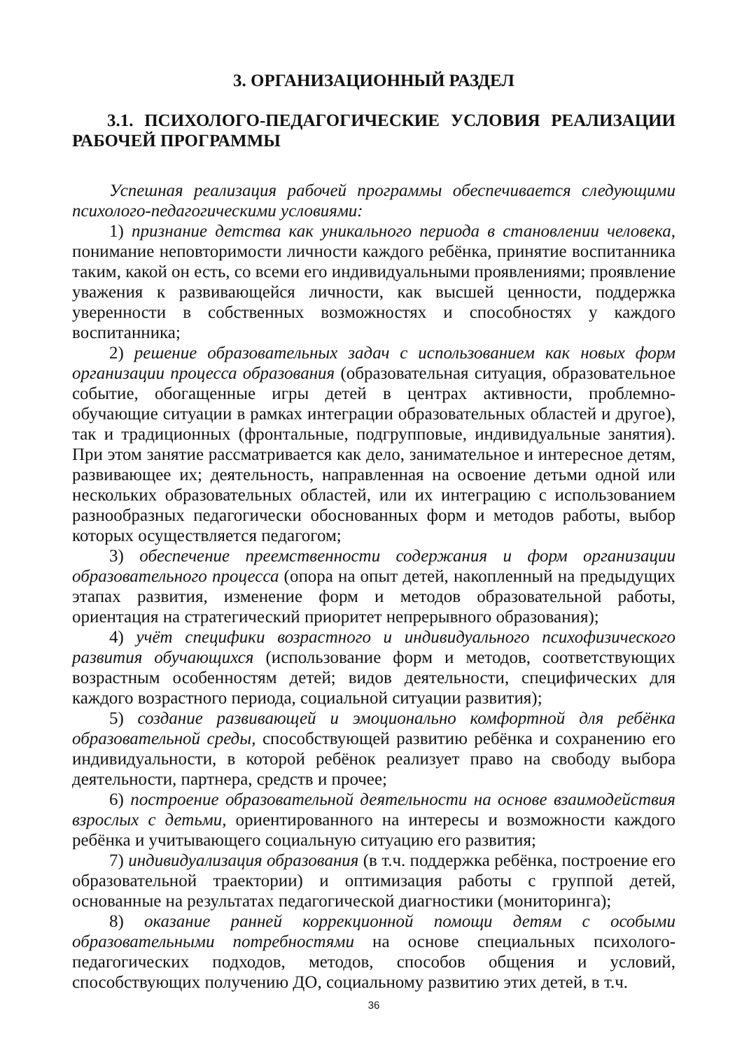3. ОРГАНИЗАЦИОННЫЙ РАЗДЕЛ
3.1. ПСИХОЛОГО-ПЕДАГОГИЧЕСКИЕ УСЛОВИЯ РЕАЛИЗАЦИИ РАБОЧЕЙ ПРОГРАММЫ
Успешная реализация рабочей программы обеспечивается следующими психолого-педагогическими условиями:
1) признание детства как уникального периода в становлении человека, понимание неповторимости личности каждого ребёнка, принятие воспитанника таким, какой он есть, со всеми его индивидуальными проявлениями; проявление уважения к развивающейся личности, как высшей ценности, поддержка уверенности в собственных возможностях и способностях у каждого воспитанника;
2) решение образовательных задач с использованием как новых форм организации процесса образования (образовательная ситуация, образовательное событие, обогащенные игры детей в центрах активности, проблемно-обучающие ситуации в рамках интеграции образовательных областей и другое), так и традиционных (фронтальные, подгрупповые, индивидуальные занятия). При этом занятие рассматривается как дело, занимательное и интересное детям, развивающее их; деятельность, направленная на освоение детьми одной или нескольких образовательных областей, или их интеграцию с использованием разнообразных педагогически обоснованных форм и методов работы, выбор которых осуществляется педагогом;
3) обеспечение преемственности содержания и форм организации образовательного процесса (опора на опыт детей, накопленный на предыдущих этапах развития, изменение форм и методов образовательной работы, ориентация на стратегический приоритет непрерывного образования);
4) учёт специфики возрастного и индивидуального психофизического развития обучающихся (использование форм и методов, соответствующих возрастным особенностям детей; видов деятельности, специфических для каждого возрастного периода, социальной ситуации развития);
5) создание развивающей и эмоционально комфортной для ребёнка образовательной среды, способствующей развитию ребёнка и сохранению его индивидуальности, в которой ребёнок реализует право на свободу выбора деятельности, партнера, средств и прочее;
6) построение образовательной деятельности на основе взаимодействия взрослых с детьми, ориентированного на интересы и возможности каждого ребёнка и учитывающего социальную ситуацию его развития;
7) индивидуализация образования (в т.ч. поддержка ребёнка, построение его образовательной траектории) и оптимизация работы с группой детей, основанные на результатах педагогической диагностики (мониторинга);
8) оказание ранней коррекционной помощи детям с особыми образовательными потребностями на основе специальных психолого-педагогических подходов, методов, способов общения и условий, способствующих получению ДО, социальному развитию этих детей, в т.ч.
36